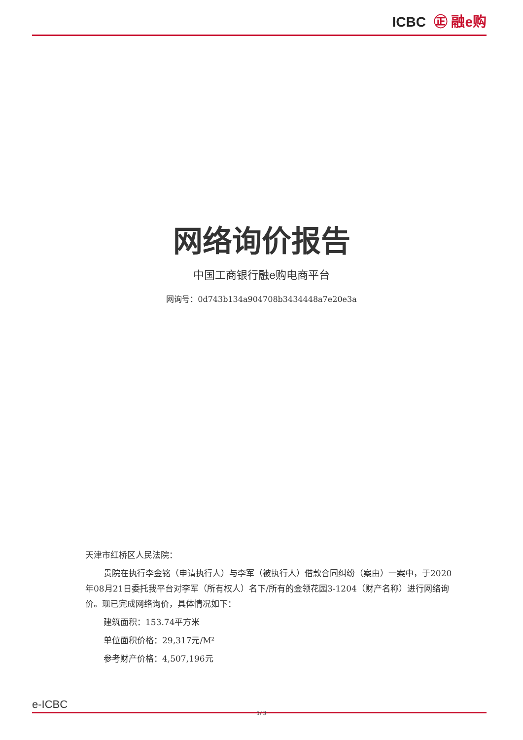ICBC ㊣ 融e购
网络询价报告
中国工商银行融e购电商平台
网询号：0d743b134a904708b3434448a7e20e3a
天津市红桥区人民法院：
贵院在执行李金铭（申请执行人）与李军（被执行人）借款合同纠纷（案由）一案中，于2020年08月21日委托我平台对李军（所有权人）名下/所有的金领花园3-1204（财产名称）进行网络询价。现已完成网络询价，具体情况如下：
建筑面积：153.74平方米
单位面积价格：29,317元/M²
参考财产价格：4,507,196元
e-ICBC
1/ 3